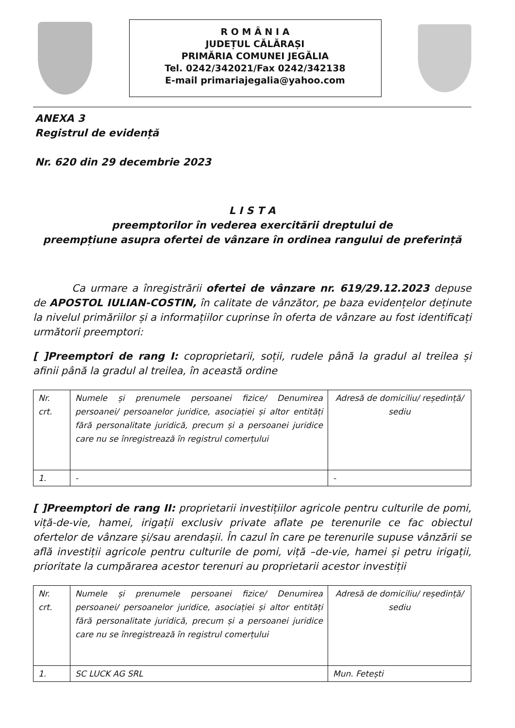R O M Â N I A
JUDEȚUL CĂLĂRAȘI
PRIMĂRIA COMUNEI JEGĂLIA
Tel. 0242/342021/Fax 0242/342138
E-mail primariajegalia@yahoo.com
ANEXA 3
Registrul de evidență
Nr. 620 din 29 decembrie 2023
L I S T A
preemptorilor în vederea exercitării dreptului de
preempțiune asupra ofertei de vânzare în ordinea rangului de preferință
Ca urmare a înregistrării ofertei de vânzare nr. 619/29.12.2023 depuse de APOSTOL IULIAN-COSTIN, în calitate de vânzător, pe baza evidențelor deținute la nivelul primăriilor și a informațiilor cuprinse în oferta de vânzare au fost identificați următorii preemptori:
[ ]Preemptori de rang I: coproprietarii, soții, rudele până la gradul al treilea și afinii până la gradul al treilea, în această ordine
| Nr. crt. | Numele și prenumele persoanei fizice/ Denumirea persoanei/ persoanelor juridice, asociației și altor entități fără personalitate juridică, precum și a persoanei juridice care nu se înregistrează în registrul comerțului | Adresă de domiciliu/ reședință/ sediu |
| 1. | - | - |
[ ]Preemptori de rang II: proprietarii investițiilor agricole pentru culturile de pomi, viță-de-vie, hamei, irigații exclusiv private aflate pe terenurile ce fac obiectul ofertelor de vânzare și/sau arendașii. În cazul în care pe terenurile supuse vânzării se află investiții agricole pentru culturile de pomi, viță –de-vie, hamei și petru irigații, prioritate la cumpărarea acestor terenuri au proprietarii acestor investiții
| Nr. crt. | Numele și prenumele persoanei fizice/ Denumirea persoanei/ persoanelor juridice, asociației și altor entități fără personalitate juridică, precum și a persoanei juridice care nu se înregistrează în registrul comerțului | Adresă de domiciliu/ reședință/ sediu |
| 1. | SC LUCK AG SRL | Mun. Fetești |